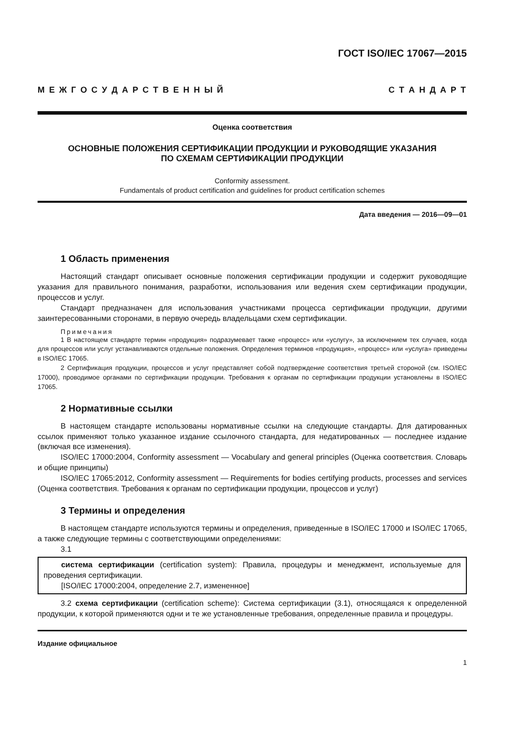ГОСТ ISO/IEC 17067—2015
М Е Ж Г О С У Д А Р С Т В Е Н Н Ы Й С Т А Н Д А Р Т
Оценка соответствия
ОСНОВНЫЕ ПОЛОЖЕНИЯ СЕРТИФИКАЦИИ ПРОДУКЦИИ И РУКОВОДЯЩИЕ УКАЗАНИЯ
ПО СХЕМАМ СЕРТИФИКАЦИИ ПРОДУКЦИИ
Conformity assessment.
Fundamentals of product certification and guidelines for product certification schemes
Дата введения — 2016—09—01
1 Область применения
Настоящий стандарт описывает основные положения сертификации продукции и содержит руководящие указания для правильного понимания, разработки, использования или ведения схем сертификации продукции, процессов и услуг.
Стандарт предназначен для использования участниками процесса сертификации продукции, другими заинтересованными сторонами, в первую очередь владельцами схем сертификации.
Примечания
1 В настоящем стандарте термин «продукция» подразумевает также «процесс» или «услугу», за исключением тех случаев, когда для процессов или услуг устанавливаются отдельные положения. Определения терминов «продукция», «процесс» или «услуга» приведены в ISO/IEC 17065.
2 Сертификация продукции, процессов и услуг представляет собой подтверждение соответствия третьей стороной (см. ISO/IEC 17000), проводимое органами по сертификации продукции. Требования к органам по сертификации продукции установлены в ISO/IEC 17065.
2 Нормативные ссылки
В настоящем стандарте использованы нормативные ссылки на следующие стандарты. Для датированных ссылок применяют только указанное издание ссылочного стандарта, для недатированных — последнее издание (включая все изменения).
ISO/IEC 17000:2004, Conformity assessment — Vocabulary and general principles (Оценка соответствия. Словарь и общие принципы)
ISO/IEC 17065:2012, Conformity assessment — Requirements for bodies certifying products, processes and services (Оценка соответствия. Требования к органам по сертификации продукции, процессов и услуг)
3 Термины и определения
В настоящем стандарте используются термины и определения, приведенные в ISO/IEC 17000 и ISO/IEC 17065, а также следующие термины с соответствующими определениями:
3.1
система сертификации (certification system): Правила, процедуры и менеджмент, используемые для проведения сертификации.
[ISO/IEC 17000:2004, определение 2.7, измененное]
3.2 схема сертификации (certification scheme): Система сертификации (3.1), относящаяся к определенной продукции, к которой применяются одни и те же установленные требования, определенные правила и процедуры.
Издание официальное
1